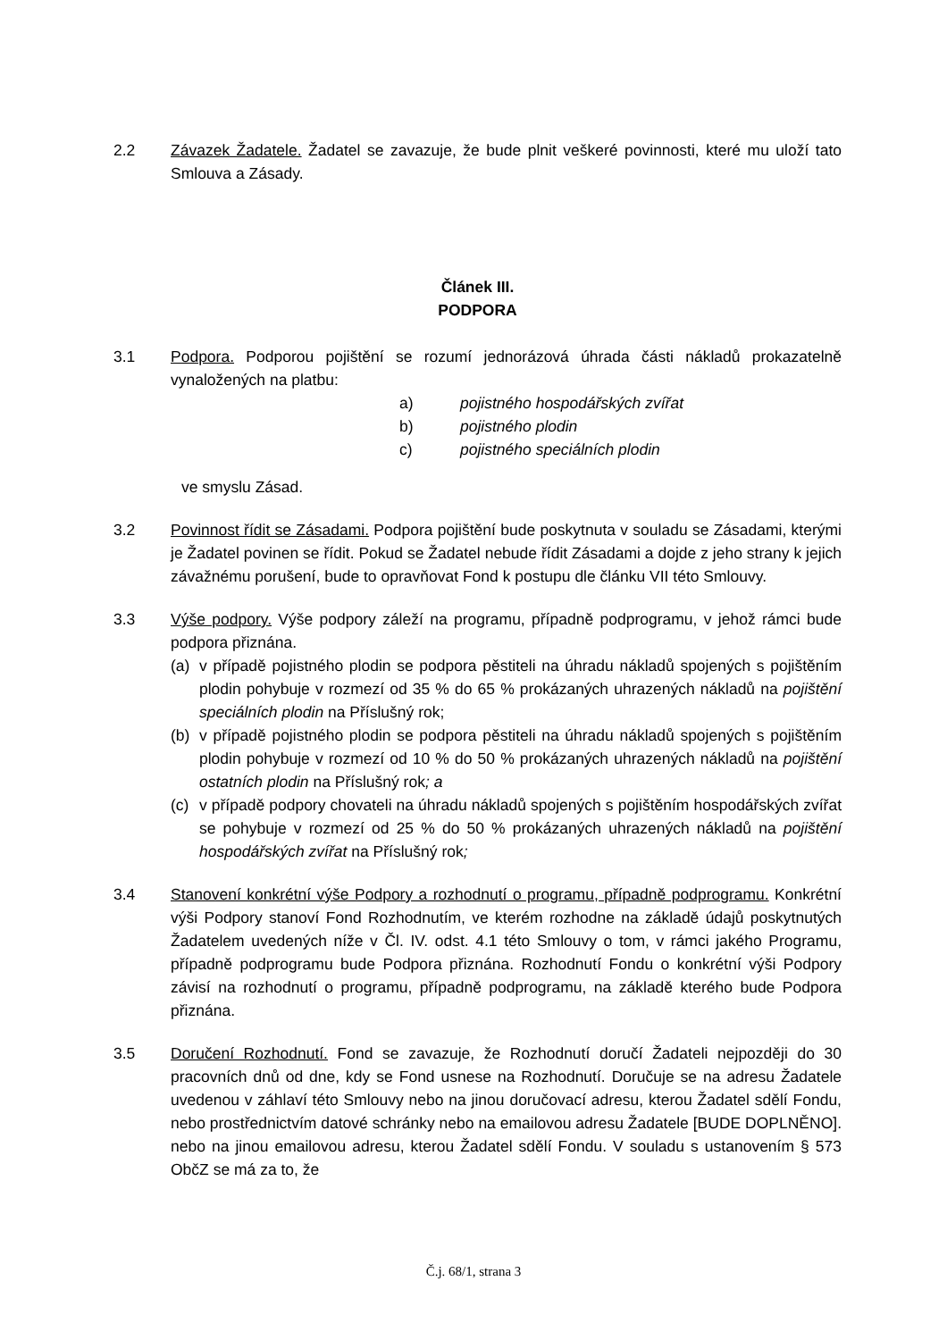2.2 Závazek Žadatele. Žadatel se zavazuje, že bude plnit veškeré povinnosti, které mu uloží tato Smlouva a Zásady.
Článek III.
PODPORA
3.1 Podpora. Podporou pojištění se rozumí jednorázová úhrada části nákladů prokazatelně vynaložených na platbu:
a) pojistného hospodářských zvířat
b) pojistného plodin
c) pojistného speciálních plodin
ve smyslu Zásad.
3.2 Povinnost řídit se Zásadami. Podpora pojištění bude poskytnuta v souladu se Zásadami, kterými je Žadatel povinen se řídit. Pokud se Žadatel nebude řídit Zásadami a dojde z jeho strany k jejich závažnému porušení, bude to opravňovat Fond k postupu dle článku VII této Smlouvy.
3.3 Výše podpory. Výše podpory záleží na programu, případně podprogramu, v jehož rámci bude podpora přiznána.
(a) v případě pojistného plodin se podpora pěstiteli na úhradu nákladů spojených s pojištěním plodin pohybuje v rozmezí od 35 % do 65 % prokázaných uhrazených nákladů na pojištění speciálních plodin na Příslušný rok;
(b) v případě pojistného plodin se podpora pěstiteli na úhradu nákladů spojených s pojištěním plodin pohybuje v rozmezí od 10 % do 50 % prokázaných uhrazených nákladů na pojištění ostatních plodin na Příslušný rok; a
(c) v případě podpory chovateli na úhradu nákladů spojených s pojištěním hospodářských zvířat se pohybuje v rozmezí od 25 % do 50 % prokázaných uhrazených nákladů na pojištění hospodářských zvířat na Příslušný rok;
3.4 Stanovení konkrétní výše Podpory a rozhodnutí o programu, případně podprogramu. Konkrétní výši Podpory stanoví Fond Rozhodnutím, ve kterém rozhodne na základě údajů poskytnutých Žadatelem uvedených níže v Čl. IV. odst. 4.1 této Smlouvy o tom, v rámci jakého Programu, případně podprogramu bude Podpora přiznána. Rozhodnutí Fondu o konkrétní výši Podpory závisí na rozhodnutí o programu, případně podprogramu, na základě kterého bude Podpora přiznána.
3.5 Doručení Rozhodnutí. Fond se zavazuje, že Rozhodnutí doručí Žadateli nejpozději do 30 pracovních dnů od dne, kdy se Fond usnese na Rozhodnutí. Doručuje se na adresu Žadatele uvedenou v záhlaví této Smlouvy nebo na jinou doručovací adresu, kterou Žadatel sdělí Fondu, nebo prostřednictvím datové schránky nebo na emailovou adresu Žadatele [BUDE DOPLNĚNO]. nebo na jinou emailovou adresu, kterou Žadatel sdělí Fondu. V souladu s ustanovením § 573 ObčZ se má za to, že
Č.j. 68/1, strana 3